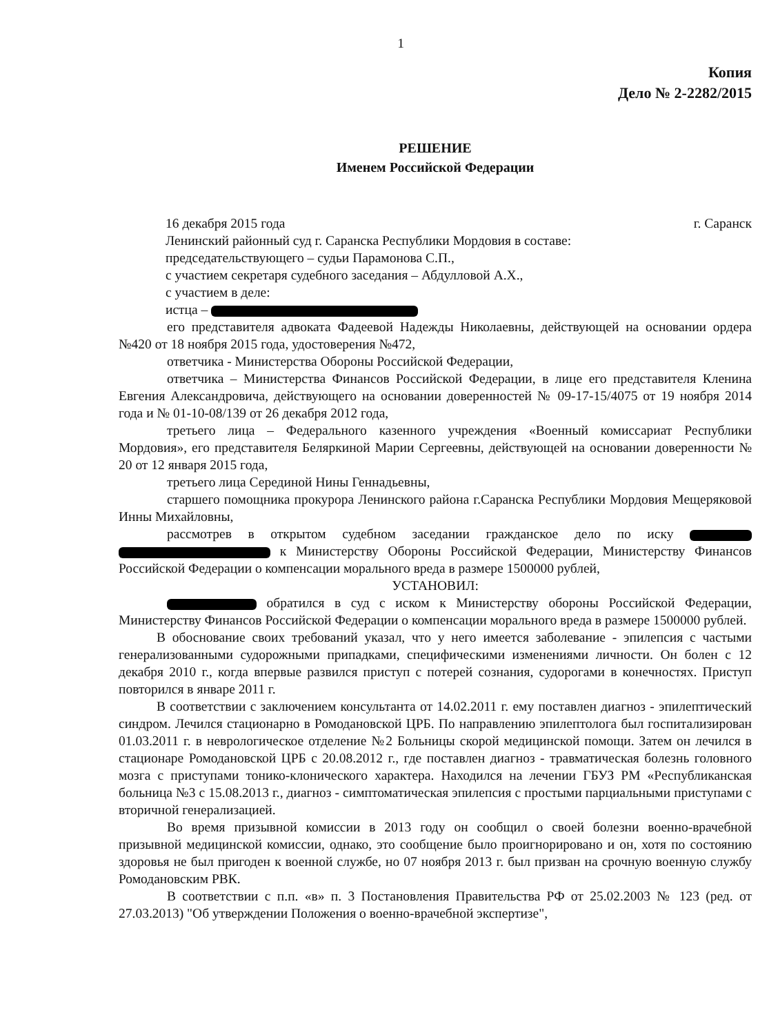1
Копия
Дело № 2-2282/2015
РЕШЕНИЕ
Именем Российской Федерации
16 декабря 2015 года г. Саранск
Ленинский районный суд г. Саранска Республики Мордовия в составе:
председательствующего – судьи Парамонова С.П.,
с участием секретаря судебного заседания – Абдулловой А.Х.,
с участием в деле:
истца –
его представителя адвоката Фадеевой Надежды Николаевны, действующей на основании ордера №420 от 18 ноября 2015 года, удостоверения №472,
ответчика - Министерства Обороны Российской Федерации,
ответчика – Министерства Финансов Российской Федерации, в лице его представителя Кленина Евгения Александровича, действующего на основании доверенностей № 09-17-15/4075 от 19 ноября 2014 года и № 01-10-08/139 от 26 декабря 2012 года,
третьего лица – Федерального казенного учреждения «Военный комиссариат Республики Мордовия», его представителя Беляркиной Марии Сергеевны, действующей на основании доверенности № 20 от 12 января 2015 года,
третьего лица Серединой Нины Геннадьевны,
старшего помощника прокурора Ленинского района г.Саранска Республики Мордовия Мещеряковой Инны Михайловны,
рассмотрев в открытом судебном заседании гражданское дело по иску к Министерству Обороны Российской Федерации, Министерству Финансов Российской Федерации о компенсации морального вреда в размере 1500000 рублей,
УСТАНОВИЛ:
обратился в суд с иском к Министерству обороны Российской Федерации, Министерству Финансов Российской Федерации о компенсации морального вреда в размере 1500000 рублей.
В обоснование своих требований указал, что у него имеется заболевание - эпилепсия с частыми генерализованными судорожными припадками, специфическими изменениями личности. Он болен с 12 декабря 2010 г., когда впервые развился приступ с потерей сознания, судорогами в конечностях. Приступ повторился в январе 2011 г.
В соответствии с заключением консультанта от 14.02.2011 г. ему поставлен диагноз - эпилептический синдром. Лечился стационарно в Ромодановской ЦРБ. По направлению эпилептолога был госпитализирован 01.03.2011 г. в неврологическое отделение №2 Больницы скорой медицинской помощи. Затем он лечился в стационаре Ромодановской ЦРБ с 20.08.2012 г., где поставлен диагноз - травматическая болезнь головного мозга с приступами тонико-клонического характера. Находился на лечении ГБУЗ РМ «Республиканская больница №3 с 15.08.2013 г., диагноз - симптоматическая эпилепсия с простыми парциальными приступами с вторичной генерализацией.
Во время призывной комиссии в 2013 году он сообщил о своей болезни военно-врачебной призывной медицинской комиссии, однако, это сообщение было проигнорировано и он, хотя по состоянию здоровья не был пригоден к военной службе, но 07 ноября 2013 г. был призван на срочную военную службу Ромодановским РВК.
В соответствии с п.п. «в» п. 3 Постановления Правительства РФ от 25.02.2003 № 123 (ред. от 27.03.2013) "Об утверждении Положения о военно-врачебной экспертизе",